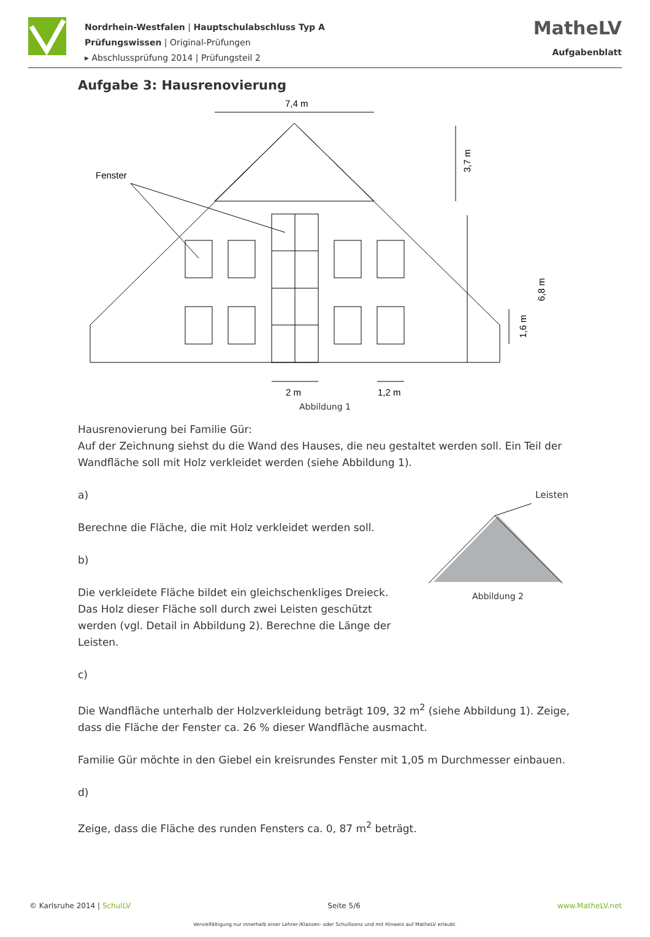Nordrhein-Westfalen | Hauptschulabschluss Typ A
Prüfungswissen | Original-Prüfungen
▸ Abschlussprüfung 2014 | Prüfungsteil 2
MatheLV
Aufgabenblatt
Aufgabe 3: Hausrenovierung
7,4 m
Fenster
2 m
1,2 m
3,7 m
6,8 m
1,6 m
Abbildung 1
Hausrenovierung bei Familie Gür:
Auf der Zeichnung siehst du die Wand des Hauses, die neu gestaltet werden soll. Ein Teil der Wandfläche soll mit Holz verkleidet werden (siehe Abbildung 1).
a)
Berechne die Fläche, die mit Holz verkleidet werden soll.
b)
Die verkleidete Fläche bildet ein gleichschenkliges Dreieck. Das Holz dieser Fläche soll durch zwei Leisten geschützt werden (vgl. Detail in Abbildung 2). Berechne die Länge der Leisten.
Leisten
Abbildung 2
c)
Die Wandfläche unterhalb der Holzverkleidung beträgt 109, 32 m<sup>2</sup> (siehe Abbildung 1). Zeige, dass die Fläche der Fenster ca. 26 % dieser Wandfläche ausmacht.
Familie Gür möchte in den Giebel ein kreisrundes Fenster mit 1,05 m Durchmesser einbauen.
d)
Zeige, dass die Fläche des runden Fensters ca. 0, 87 m<sup>2</sup> beträgt.
© Karlsruhe 2014 | SchulLV Seite 5/6 www.MatheLV.net
Vervielfältigung nur innerhalb einer Lehrer-/Klassen- oder Schullizenz und mit Hinweis auf MatheLV erlaubt.